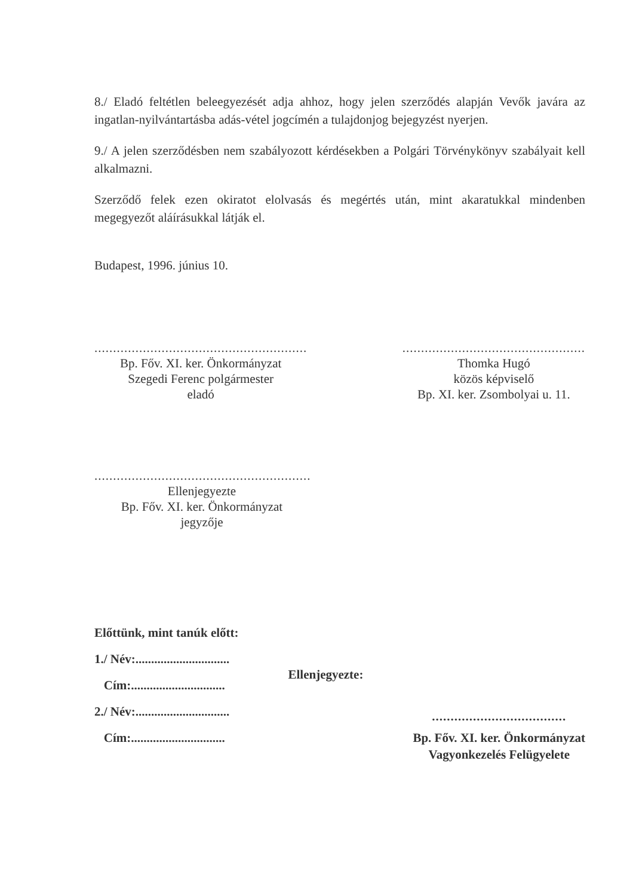8./ Eladó feltétlen beleegyezését adja ahhoz, hogy jelen szerződés alapján Vevők javára az ingatlan-nyilvántartásba adás-vétel jogcímén a tulajdonjog bejegyzést nyerjen.
9./ A jelen szerződésben nem szabályozott kérdésekben a Polgári Törvénykönyv szabályait kell alkalmazni.
Szerződő felek ezen okiratot elolvasás és megértés után, mint akaratukkal mindenben megegyezőt aláírásukkal látják el.
Budapest, 1996. június 10.
.........................................................
Bp. Főv. XI. ker. Önkormányzat
Szegedi Ferenc polgármester
eladó
.................................................
Thomka Hugó
közös képviselő
Bp. XI. ker. Zsombolyai u. 11.
..........................................................
Ellenjegyezte
Bp. Főv. XI. ker. Önkormányzat
jegyzője
Előttünk, mint tanúk előtt:
1./ Név:..............................
Cím:..............................
2./ Név:..............................
Cím:..............................
Ellenjegyezte:
....................................
Bp. Főv. XI. ker. Önkormányzat
Vagyonkezelés Felügyelete